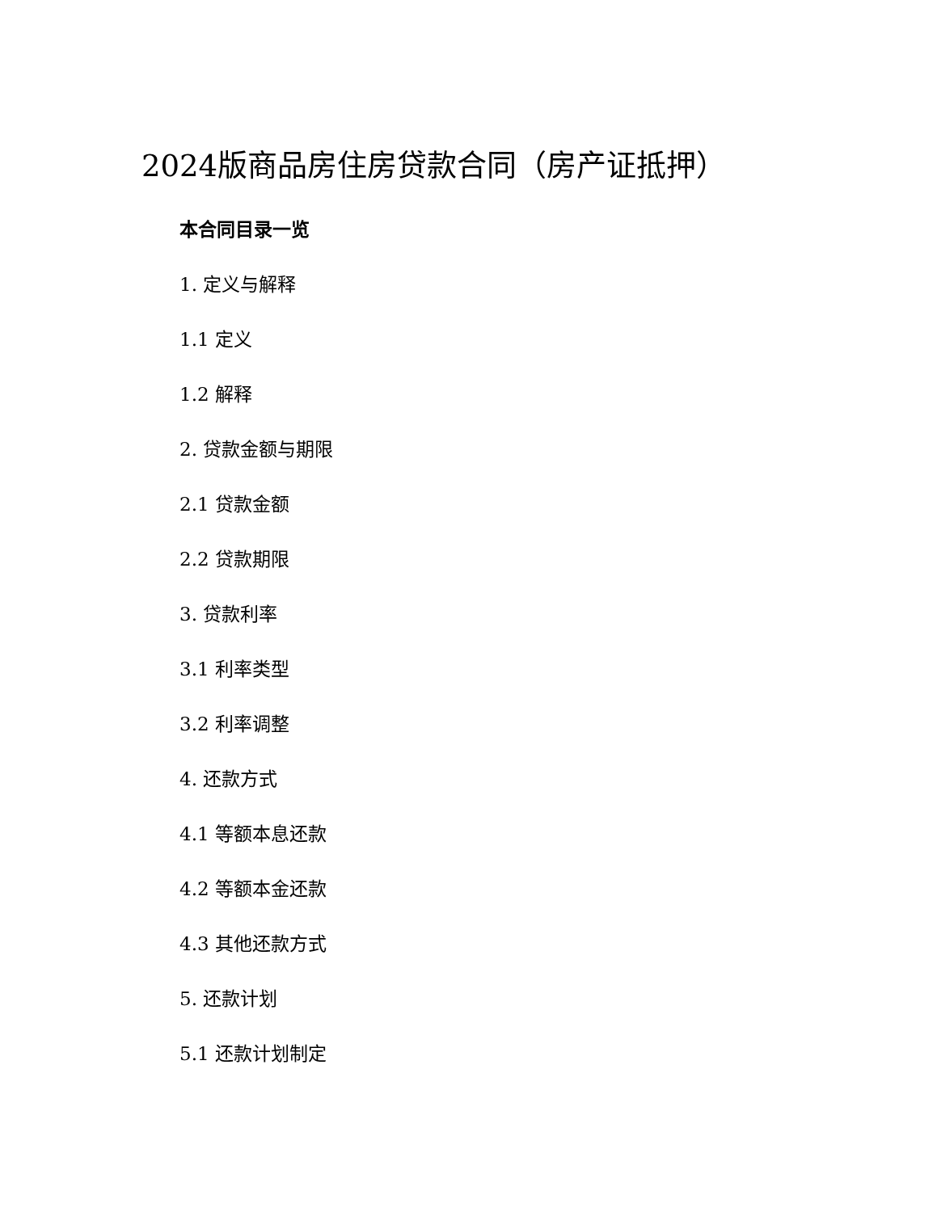2024版商品房住房贷款合同（房产证抵押）
本合同目录一览
1. 定义与解释
1.1 定义
1.2 解释
2. 贷款金额与期限
2.1 贷款金额
2.2 贷款期限
3. 贷款利率
3.1 利率类型
3.2 利率调整
4. 还款方式
4.1 等额本息还款
4.2 等额本金还款
4.3 其他还款方式
5. 还款计划
5.1 还款计划制定